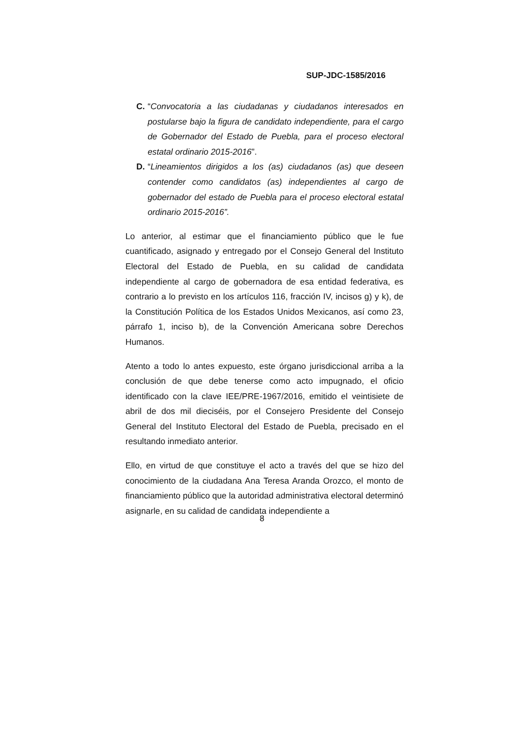SUP-JDC-1585/2016
C. “Convocatoria a las ciudadanas y ciudadanos interesados en postularse bajo la figura de candidato independiente, para el cargo de Gobernador del Estado de Puebla, para el proceso electoral estatal ordinario 2015-2016”.
D. “Lineamientos dirigidos a los (as) ciudadanos (as) que deseen contender como candidatos (as) independientes al cargo de gobernador del estado de Puebla para el proceso electoral estatal ordinario 2015-2016”.
Lo anterior, al estimar que el financiamiento público que le fue cuantificado, asignado y entregado por el Consejo General del Instituto Electoral del Estado de Puebla, en su calidad de candidata independiente al cargo de gobernadora de esa entidad federativa, es contrario a lo previsto en los artículos 116, fracción IV, incisos g) y k), de la Constitución Política de los Estados Unidos Mexicanos, así como 23, párrafo 1, inciso b), de la Convención Americana sobre Derechos Humanos.
Atento a todo lo antes expuesto, este órgano jurisdiccional arriba a la conclusión de que debe tenerse como acto impugnado, el oficio identificado con la clave IEE/PRE-1967/2016, emitido el veintisiete de abril de dos mil dieciséis, por el Consejero Presidente del Consejo General del Instituto Electoral del Estado de Puebla, precisado en el resultando inmediato anterior.
Ello, en virtud de que constituye el acto a través del que se hizo del conocimiento de la ciudadana Ana Teresa Aranda Orozco, el monto de financiamiento público que la autoridad administrativa electoral determinó asignarle, en su calidad de candidata independiente a
8